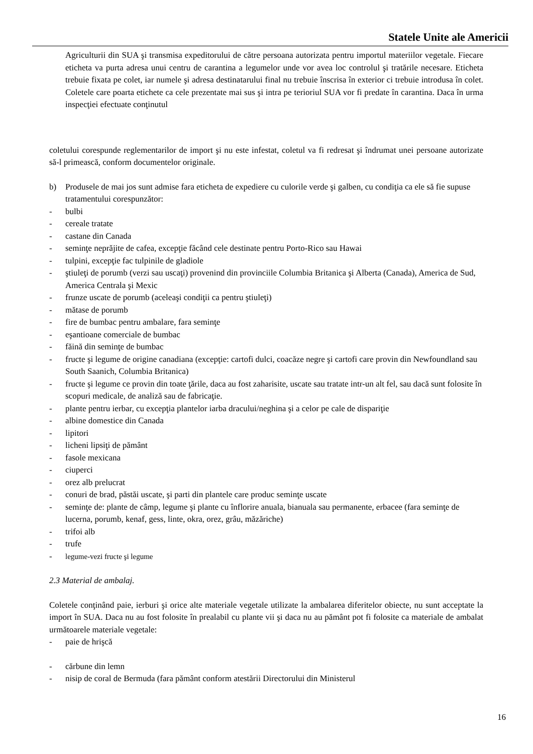Statele Unite ale Americii
Agriculturii din SUA şi transmisa expeditorului de către persoana autorizata pentru importul materiilor vegetale. Fiecare eticheta va purta adresa unui centru de carantina a legumelor unde vor avea loc controlul şi tratările necesare. Eticheta trebuie fixata pe colet, iar numele şi adresa destinatarului final nu trebuie înscrisa în exterior ci trebuie introdusa în colet. Coletele care poarta etichete ca cele prezentate mai sus şi intra pe terioriul SUA vor fi predate în carantina. Daca în urma inspecţiei efectuate conţinutul
coletului corespunde reglementarilor de import şi nu este infestat, coletul va fi redresat şi îndrumat unei persoane autorizate să-l primească, conform documentelor originale.
b) Produsele de mai jos sunt admise fara eticheta de expediere cu culorile verde şi galben, cu condiţia ca ele să fie supuse tratamentului corespunzător:
- bulbi
- cereale tratate
- castane din Canada
- seminţe neprăjite de cafea, excepţie făcând cele destinate pentru Porto-Rico sau Hawai
- tulpini, excepţie fac tulpinile de gladiole
- ştiuleţi de porumb (verzi sau uscaţi) provenind din provinciile Columbia Britanica şi Alberta (Canada), America de Sud, America Centrala şi Mexic
- frunze uscate de porumb (aceleaşi condiţii ca pentru ştiuleţi)
- mătase de porumb
- fire de bumbac pentru ambalare, fara seminţe
- eşantioane comerciale de bumbac
- făină din seminţe de bumbac
- fructe şi legume de origine canadiana (excepţie: cartofi dulci, coacăze negre şi cartofi care provin din Newfoundland sau South Saanich, Columbia Britanica)
- fructe şi legume ce provin din toate ţările, daca au fost zaharisite, uscate sau tratate intr-un alt fel, sau dacă sunt folosite în scopuri medicale, de analiză sau de fabricaţie.
- plante pentru ierbar, cu excepţia plantelor iarba dracului/neghina şi a celor pe cale de dispariţie
- albine domestice din Canada
- lipitori
- licheni lipsiţi de pământ
- fasole mexicana
- ciuperci
- orez alb prelucrat
- conuri de brad, păstăi uscate, şi parti din plantele care produc seminţe uscate
- seminţe de: plante de câmp, legume şi plante cu înflorire anuala, bianuala sau permanente, erbacee (fara seminţe de lucerna, porumb, kenaf, gess, linte, okra, orez, grâu, măzăriche)
- trifoi alb
- trufe
- legume-vezi fructe şi legume
2.3 Material de ambalaj.
Coletele conţinând paie, ierburi şi orice alte materiale vegetale utilizate la ambalarea diferitelor obiecte, nu sunt acceptate la import în SUA. Daca nu au fost folosite în prealabil cu plante vii şi daca nu au pământ pot fi folosite ca materiale de ambalat următoarele materiale vegetale:
- paie de hrişcă
- cărbune din lemn
- nisip de coral de Bermuda (fara pământ conform atestării Directorului din Ministerul
16